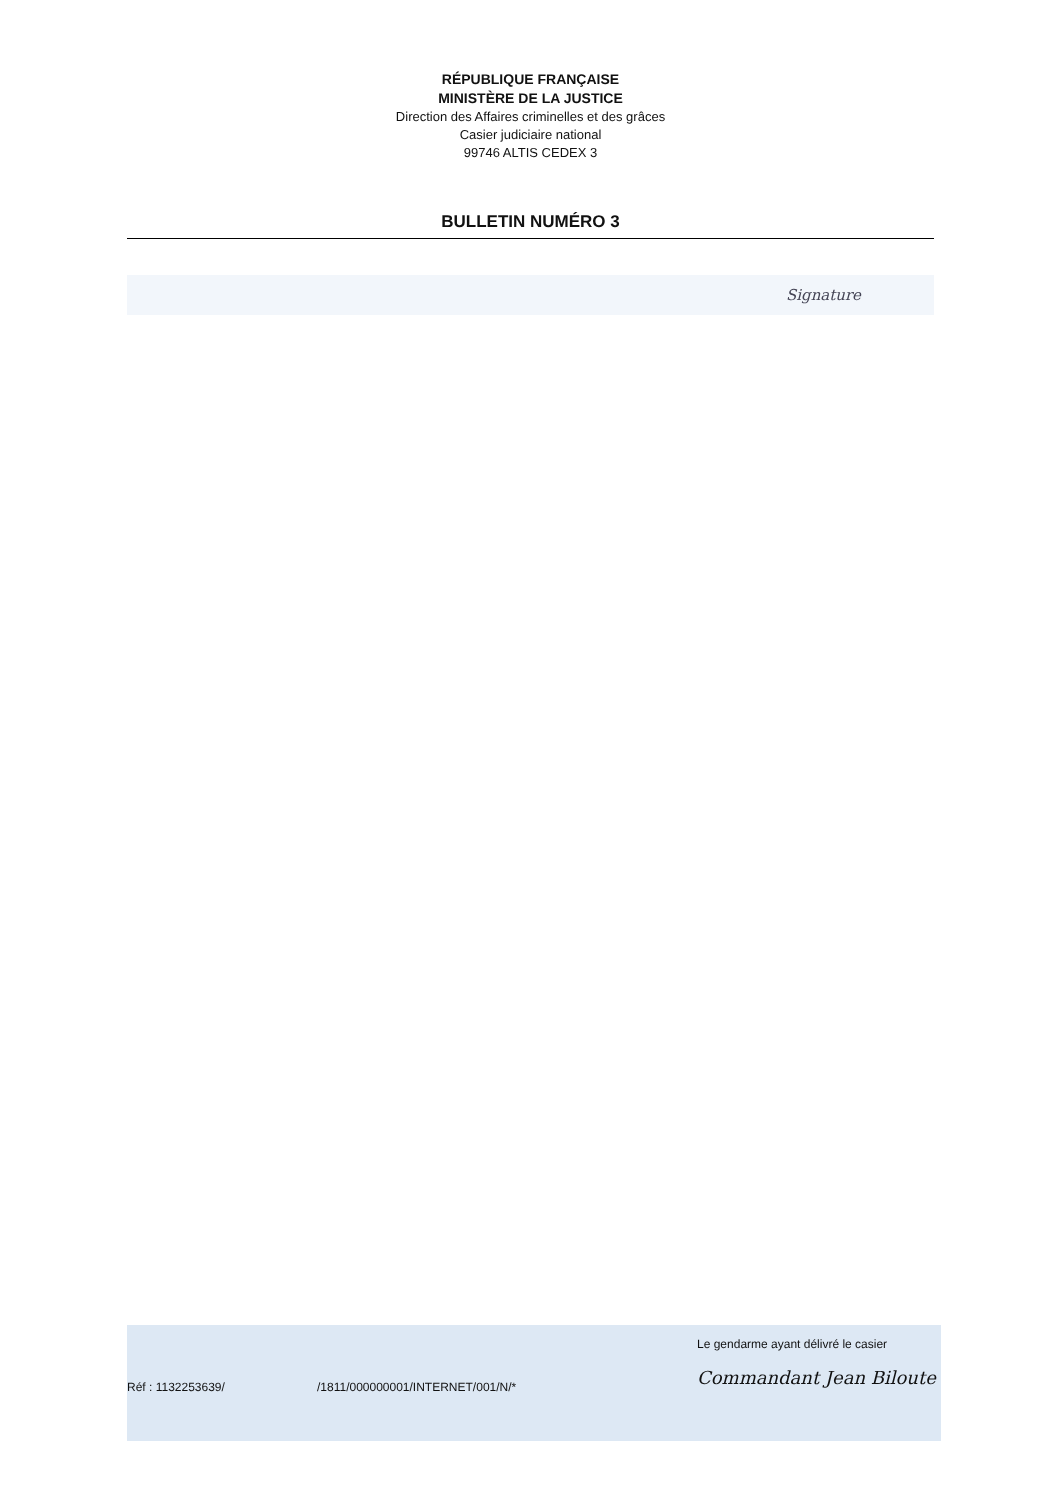RÉPUBLIQUE FRANÇAISE
MINISTÈRE DE LA JUSTICE
Direction des Affaires criminelles et des grâces
Casier judiciaire national
99746 ALTIS CEDEX 3
BULLETIN NUMÉRO 3
Signature
Réf : 1132253639/ /1811/000000001/INTERNET/001/N/*
Le gendarme ayant délivré le casier
Commandant Jean Biloute